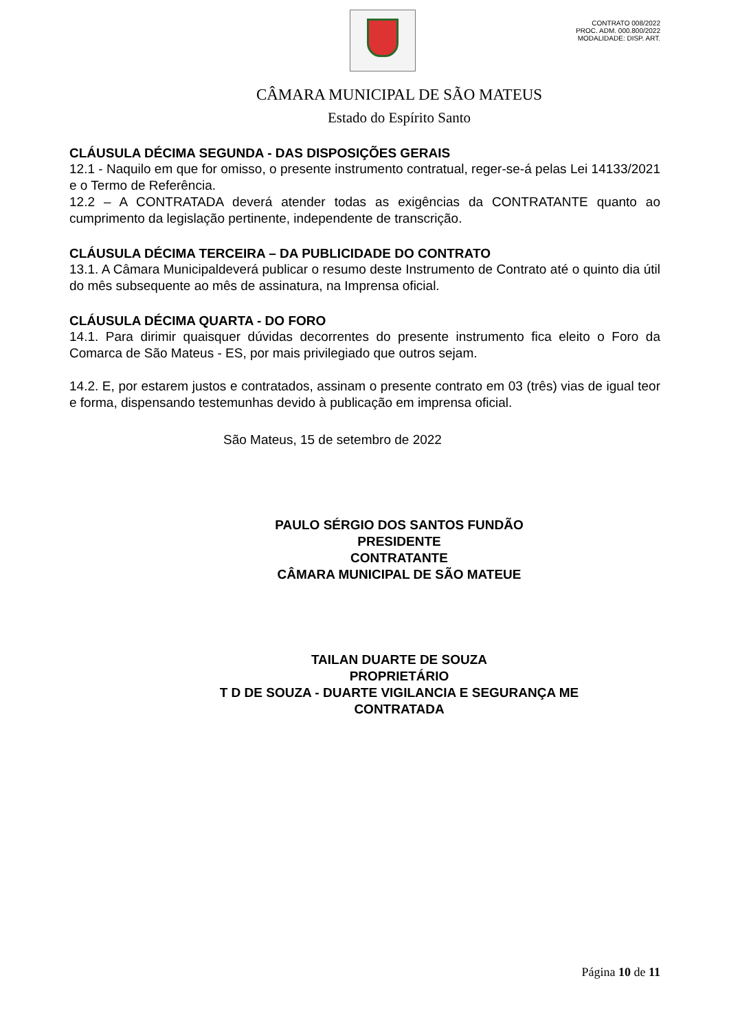CONTRATO 008/2022
PROC. ADM. 000.800/2022
MODALIDADE: DISP. ART.
CÂMARA MUNICIPAL DE SÃO MATEUS
Estado do Espírito Santo
CLÁUSULA DÉCIMA SEGUNDA - DAS DISPOSIÇÕES GERAIS
12.1 - Naquilo em que for omisso, o presente instrumento contratual, reger-se-á pelas Lei 14133/2021 e o Termo de Referência.
12.2 – A CONTRATADA deverá atender todas as exigências da CONTRATANTE quanto ao cumprimento da legislação pertinente, independente de transcrição.
CLÁUSULA DÉCIMA TERCEIRA – DA PUBLICIDADE DO CONTRATO
13.1. A Câmara Municipaldeverá publicar o resumo deste Instrumento de Contrato até o quinto dia útil do mês subsequente ao mês de assinatura, na Imprensa oficial.
CLÁUSULA DÉCIMA QUARTA - DO FORO
14.1. Para dirimir quaisquer dúvidas decorrentes do presente instrumento fica eleito o Foro da Comarca de São Mateus - ES, por mais privilegiado que outros sejam.
14.2. E, por estarem justos e contratados, assinam o presente contrato em 03 (três) vias de igual teor e forma, dispensando testemunhas devido à publicação em imprensa oficial.
São Mateus, 15 de setembro de 2022
PAULO SÉRGIO DOS SANTOS FUNDÃO
PRESIDENTE
CONTRATANTE
CÂMARA MUNICIPAL DE SÃO MATEUE
TAILAN DUARTE DE SOUZA
PROPRIETÁRIO
T D DE SOUZA - DUARTE VIGILANCIA E SEGURANÇA ME
CONTRATADA
Página 10 de 11